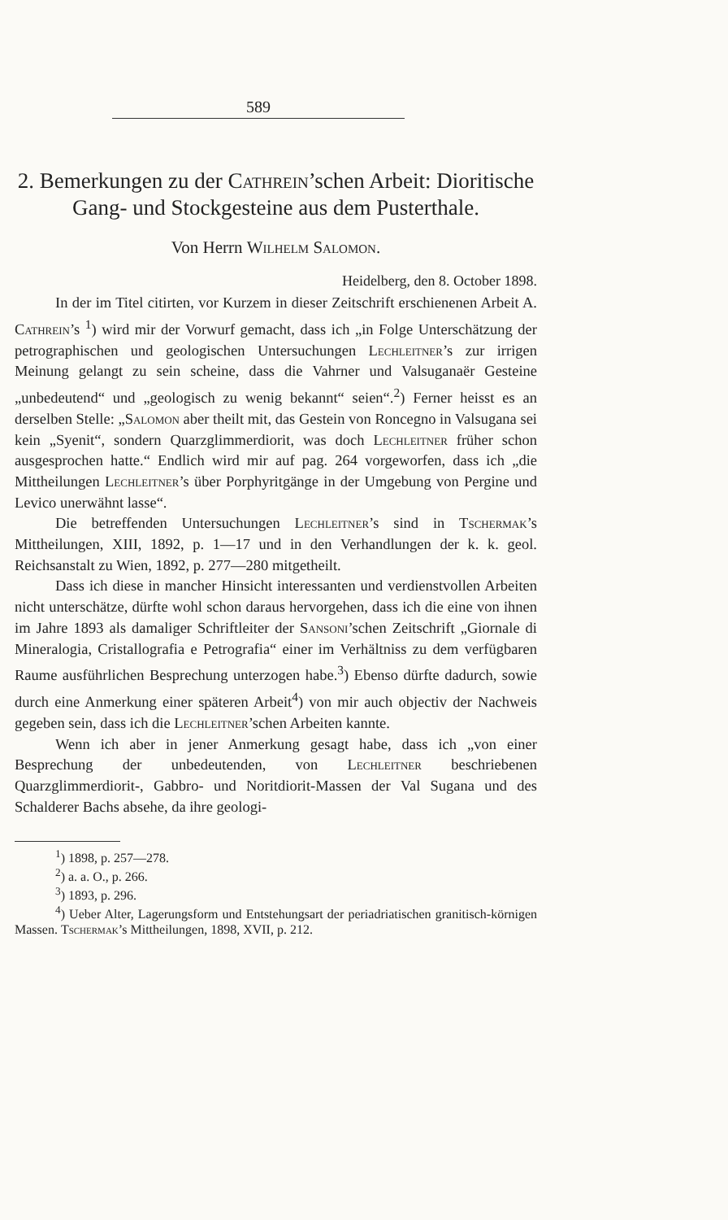589
2. Bemerkungen zu der Cathrein’schen Arbeit: Dioritische Gang- und Stockgesteine aus dem Pusterthale.
Von Herrn Wilhelm Salomon.
Heidelberg, den 8. October 1898.
In der im Titel citirten, vor Kurzem in dieser Zeitschrift erschienenen Arbeit A. Cathrein’s <sup>1</sup>) wird mir der Vorwurf gemacht, dass ich „in Folge Unterschätzung der petrographischen und geologischen Untersuchungen Lechleitner’s zur irrigen Meinung gelangt zu sein scheine, dass die Vahrner und Valsuganaër Gesteine „unbedeutend“ und „geologisch zu wenig bekannt“ seien“.<sup>2</sup>) Ferner heisst es an derselben Stelle: „Salomon aber theilt mit, das Gestein von Roncegno in Valsugana sei kein „Syenit“, sondern Quarzglimmerdiorit, was doch Lechleitner früher schon ausgesprochen hatte.“ Endlich wird mir auf pag. 264 vorgeworfen, dass ich „die Mittheilungen Lechleitner’s über Porphyritgänge in der Umgebung von Pergine und Levico unerwähnt lasse“.
Die betreffenden Untersuchungen Lechleitner’s sind in Tschermak’s Mittheilungen, XIII, 1892, p. 1—17 und in den Verhandlungen der k. k. geol. Reichsanstalt zu Wien, 1892, p. 277—280 mitgetheilt.
Dass ich diese in mancher Hinsicht interessanten und verdienstvollen Arbeiten nicht unterschätze, dürfte wohl schon daraus hervorgehen, dass ich die eine von ihnen im Jahre 1893 als damaliger Schriftleiter der Sansoni’schen Zeitschrift „Giornale di Mineralogia, Cristallografia e Petrografia“ einer im Verhältniss zu dem verfügbaren Raume ausführlichen Besprechung unterzogen habe.<sup>3</sup>) Ebenso dürfte dadurch, sowie durch eine Anmerkung einer späteren Arbeit<sup>4</sup>) von mir auch objectiv der Nachweis gegeben sein, dass ich die Lechleitner’schen Arbeiten kannte.
Wenn ich aber in jener Anmerkung gesagt habe, dass ich „von einer Besprechung der unbedeutenden, von Lechleitner beschriebenen Quarzglimmerdiorit-, Gabbro- und Noritdiorit-Massen der Val Sugana und des Schalderer Bachs absehe, da ihre geologi-
<sup>1</sup>) 1898, p. 257—278.
<sup>2</sup>) a. a. O., p. 266.
<sup>3</sup>) 1893, p. 296.
<sup>4</sup>) Ueber Alter, Lagerungsform und Entstehungsart der periadriatischen granitisch-körnigen Massen. Tschermak’s Mittheilungen, 1898, XVII, p. 212.